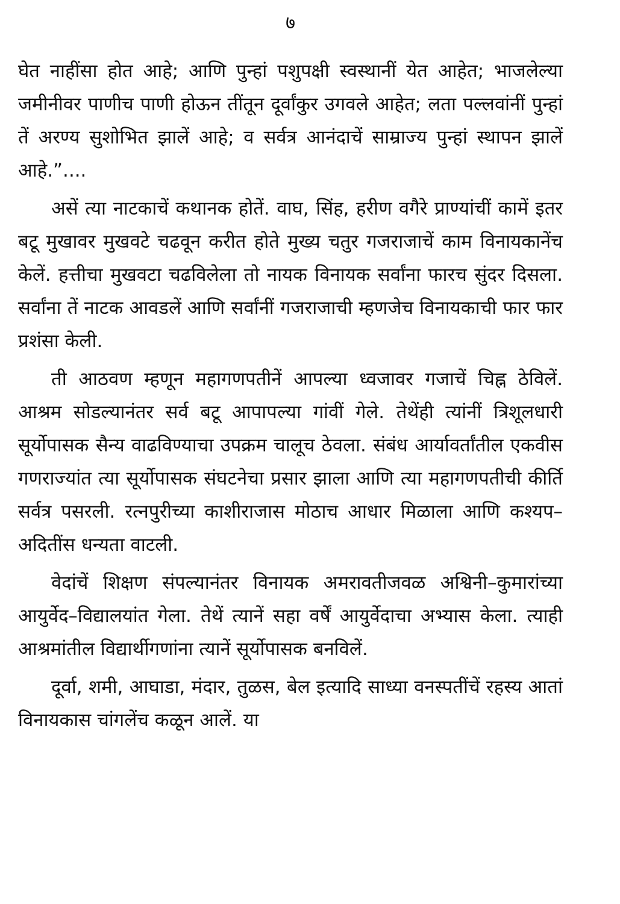७
घेत नाहींसा होत आहे; आणि पुन्हां पशुपक्षी स्वस्थानीं येत आहेत; भाजलेल्या जमीनीवर पाणीच पाणी होऊन तींतून दूर्वांकुर उगवले आहेत; लता पल्लवांनीं पुन्हां तें अरण्य सुशोभित झालें आहे; व सर्वत्र आनंदाचें साम्राज्य पुन्हां स्थापन झालें आहे.”....
असें त्या नाटकाचें कथानक होतें. वाघ, सिंह, हरीण वगैरे प्राण्यांचीं कामें इतर बटू मुखावर मुखवटे चढवून करीत होते मुख्य चतुर गजराजाचें काम विनायकानेंच केलें. हत्तीचा मुखवटा चढविलेला तो नायक विनायक सर्वांना फारच सुंदर दिसला. सर्वांना तें नाटक आवडलें आणि सर्वांनीं गजराजाची म्हणजेच विनायकाची फार फार प्रशंसा केली.
ती आठवण म्हणून महागणपतीनें आपल्या ध्वजावर गजाचें चिह्न ठेविलें. आश्रम सोडल्यानंतर सर्व बटू आपापल्या गांवीं गेले. तेथेंही त्यांनीं त्रिशूलधारी सूर्योपासक सैन्य वाढविण्याचा उपक्रम चालूच ठेवला. संबंध आर्यावर्तांतील एकवीस गणराज्यांत त्या सूर्योपासक संघटनेचा प्रसार झाला आणि त्या महागणपतीची कीर्ति सर्वत्र पसरली. रत्नपुरीच्या काशीराजास मोठाच आधार मिळाला आणि कश्यप–अदितींस धन्यता वाटली.
वेदांचें शिक्षण संपल्यानंतर विनायक अमरावतीजवळ अश्विनी–कुमारांच्या आयुर्वेद–विद्यालयांत गेला. तेथें त्यानें सहा वर्षें आयुर्वेदाचा अभ्यास केला. त्याही आश्रमांतील विद्यार्थीगणांना त्यानें सूर्योपासक बनविलें.
दूर्वा, शमी, आघाडा, मंदार, तुळस, बेल इत्यादि साध्या वनस्पतींचें रहस्य आतां विनायकास चांगलेंच कळून आलें. या